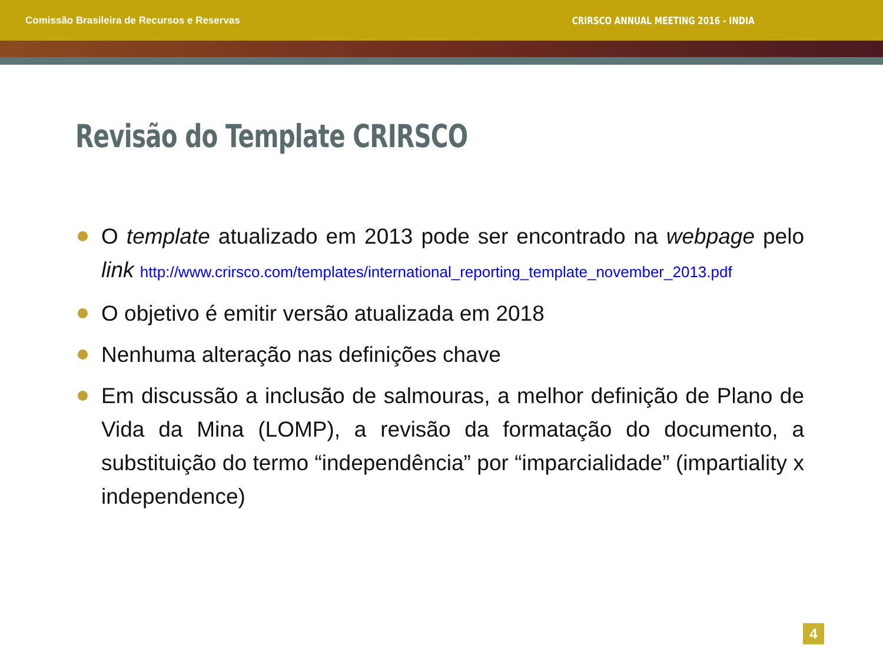Comissão Brasileira de Recursos e Reservas CRIRSCO ANNUAL MEETING 2016 - INDIA
Revisão do Template CRIRSCO
O template atualizado em 2013 pode ser encontrado na webpage pelo link http://www.crirsco.com/templates/international_reporting_template_november_2013.pdf
O objetivo é emitir versão atualizada em 2018
Nenhuma alteração nas definições chave
Em discussão a inclusão de salmouras, a melhor definição de Plano de Vida da Mina (LOMP), a revisão da formatação do documento, a substituição do termo “independência” por “imparcialidade” (impartiality x independence)
4